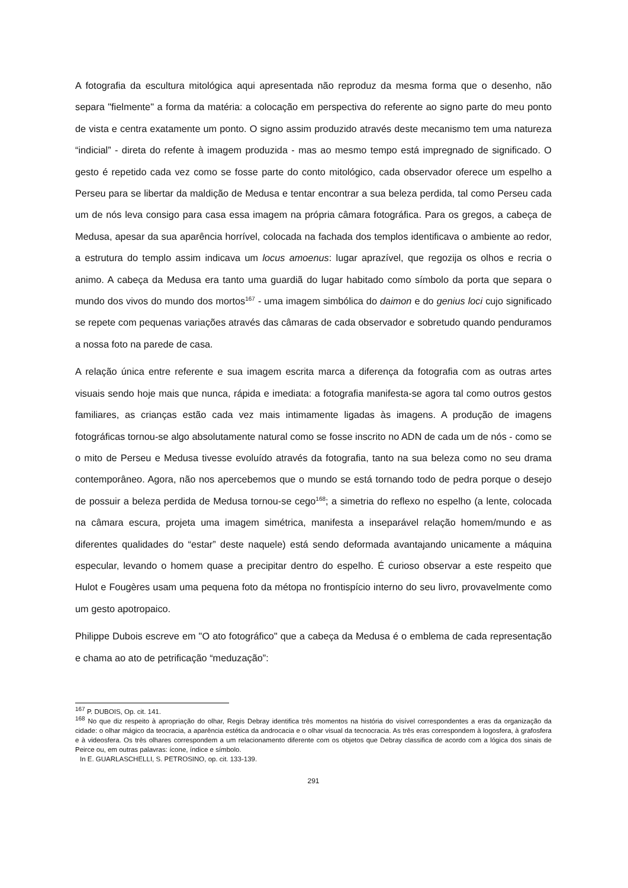A fotografia da escultura mitológica aqui apresentada não reproduz da mesma forma que o desenho, não separa "fielmente" a forma da matéria: a colocação em perspectiva do referente ao signo parte do meu ponto de vista e centra exatamente um ponto. O signo assim produzido através deste mecanismo tem uma natureza “indicial” - direta do refente à imagem produzida - mas ao mesmo tempo está impregnado de significado. O gesto é repetido cada vez como se fosse parte do conto mitológico, cada observador oferece um espelho a Perseu para se libertar da maldição de Medusa e tentar encontrar a sua beleza perdida, tal como Perseu cada um de nós leva consigo para casa essa imagem na própria câmara fotográfica. Para os gregos, a cabeça de Medusa, apesar da sua aparência horrível, colocada na fachada dos templos identificava o ambiente ao redor, a estrutura do templo assim indicava um locus amoenus: lugar aprazível, que regozija os olhos e recria o animo. A cabeça da Medusa era tanto uma guardiã do lugar habitado como símbolo da porta que separa o mundo dos vivos do mundo dos mortos<sup>167</sup> - uma imagem simbólica do daimon e do genius loci cujo significado se repete com pequenas variações através das câmaras de cada observador e sobretudo quando penduramos a nossa foto na parede de casa.
A relação única entre referente e sua imagem escrita marca a diferença da fotografia com as outras artes visuais sendo hoje mais que nunca, rápida e imediata: a fotografia manifesta-se agora tal como outros gestos familiares, as crianças estão cada vez mais intimamente ligadas às imagens. A produção de imagens fotográficas tornou-se algo absolutamente natural como se fosse inscrito no ADN de cada um de nós - como se o mito de Perseu e Medusa tivesse evoluído através da fotografia, tanto na sua beleza como no seu drama contemporâneo. Agora, não nos apercebemos que o mundo se está tornando todo de pedra porque o desejo de possuir a beleza perdida de Medusa tornou-se cego<sup>168</sup>; a simetria do reflexo no espelho (a lente, colocada na câmara escura, projeta uma imagem simétrica, manifesta a inseparável relação homem/mundo e as diferentes qualidades do “estar” deste naquele) está sendo deformada avantajando unicamente a máquina especular, levando o homem quase a precipitar dentro do espelho. É curioso observar a este respeito que Hulot e Fougères usam uma pequena foto da métopa no frontispício interno do seu livro, provavelmente como um gesto apotropaico.
Philippe Dubois escreve em "O ato fotográfico" que a cabeça da Medusa é o emblema de cada representação e chama ao ato de petrificação “meduzação”:
<sup>167</sup> P. DUBOIS, Op. cit. 141.
<sup>168</sup> No que diz respeito à apropriação do olhar, Regis Debray identifica três momentos na história do visível correspondentes a eras da organização da cidade: o olhar mágico da teocracia, a aparência estética da androcacia e o olhar visual da tecnocracia. As três eras correspondem à logosfera, à grafosfera e à videosfera. Os três olhares correspondem a um relacionamento diferente com os objetos que Debray classifica de acordo com a lógica dos sinais de Peirce ou, em outras palavras: ícone, índice e símbolo.
In E. GUARLASCHELLI, S. PETROSINO, op. cit. 133-139.
291